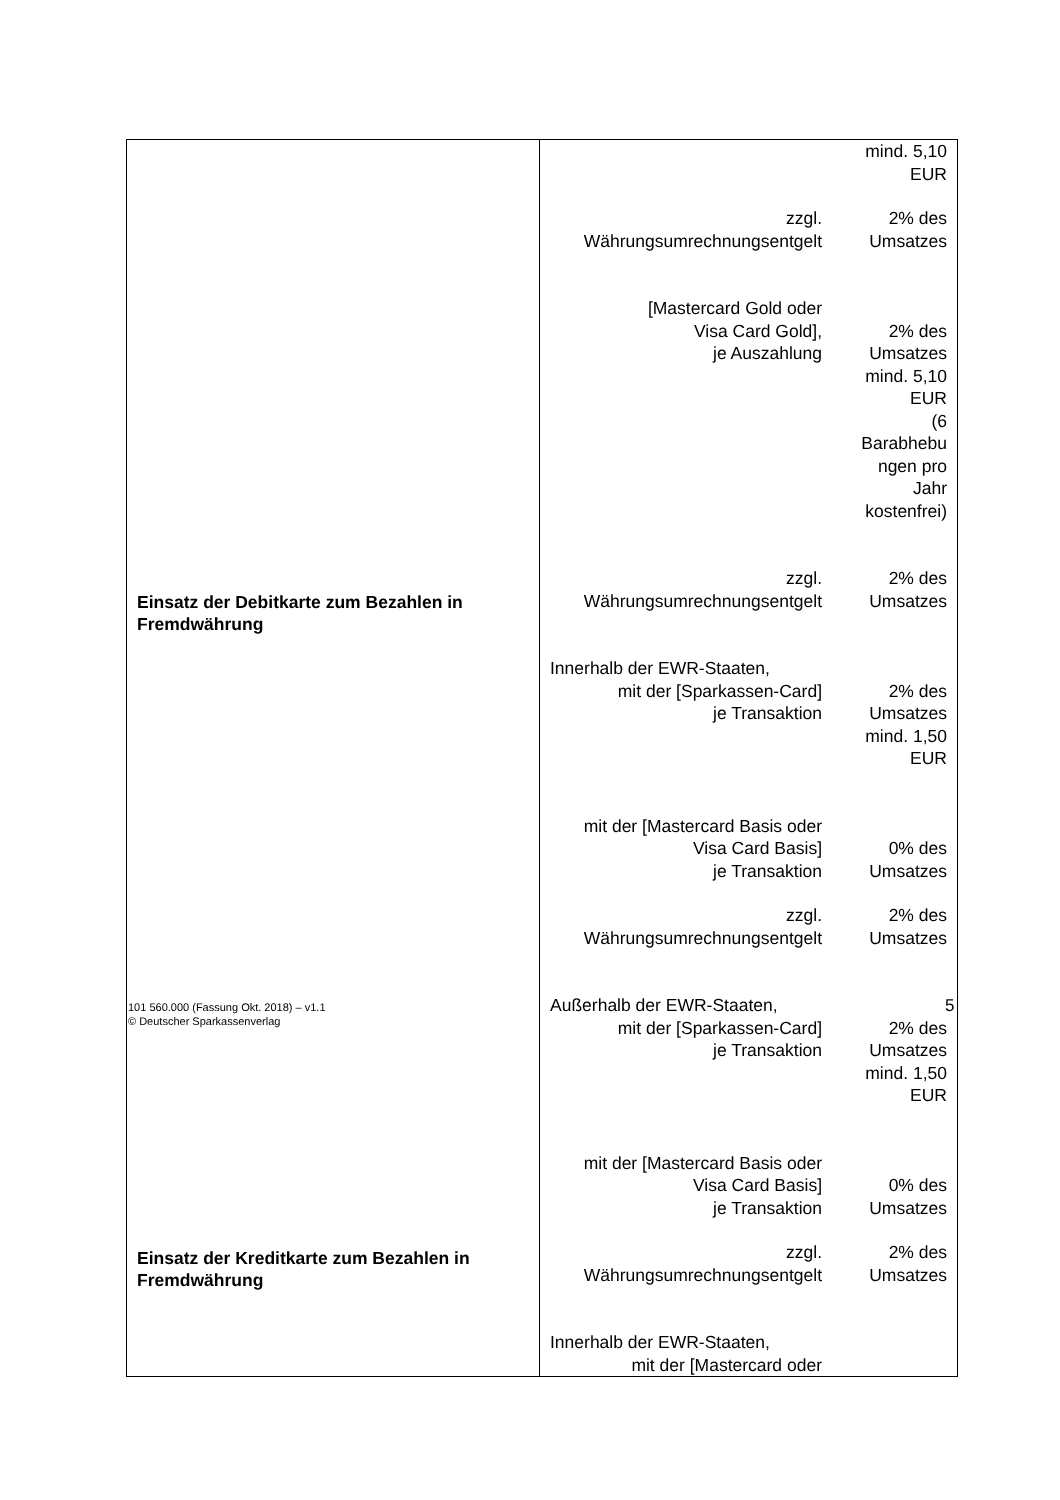| Einsatz der Debitkarte zum Bezahlen in Fremdwährung Einsatz der Kreditkarte zum Bezahlen in Fremdwährung | mind. 5,10 EUR zzgl. Währungsumrechnungsentgelt 2% des Umsatzes [Mastercard Gold oder Visa Card Gold], je Auszahlung 2% des Umsatzes mind. 5,10 EUR (6 Barabhebu ngen pro Jahr kostenfrei) zzgl. Währungsumrechnungsentgelt 2% des Umsatzes Innerhalb der EWR-Staaten, mit der [Sparkassen-Card] je Transaktion 2% des Umsatzes mind. 1,50 EUR mit der [Mastercard Basis oder Visa Card Basis] je Transaktion 0% des Umsatzes zzgl. Währungsumrechnungsentgelt 2% des Umsatzes Außerhalb der EWR-Staaten, mit der [Sparkassen-Card] je Transaktion 2% des Umsatzes mind. 1,50 EUR mit der [Mastercard Basis oder Visa Card Basis] je Transaktion 0% des Umsatzes zzgl. Währungsumrechnungsentgelt 2% des Umsatzes Innerhalb der EWR-Staaten, mit der [Mastercard oder |
101 560.000 (Fassung Okt. 2018) – v1.1
© Deutscher Sparkassenverlag
5